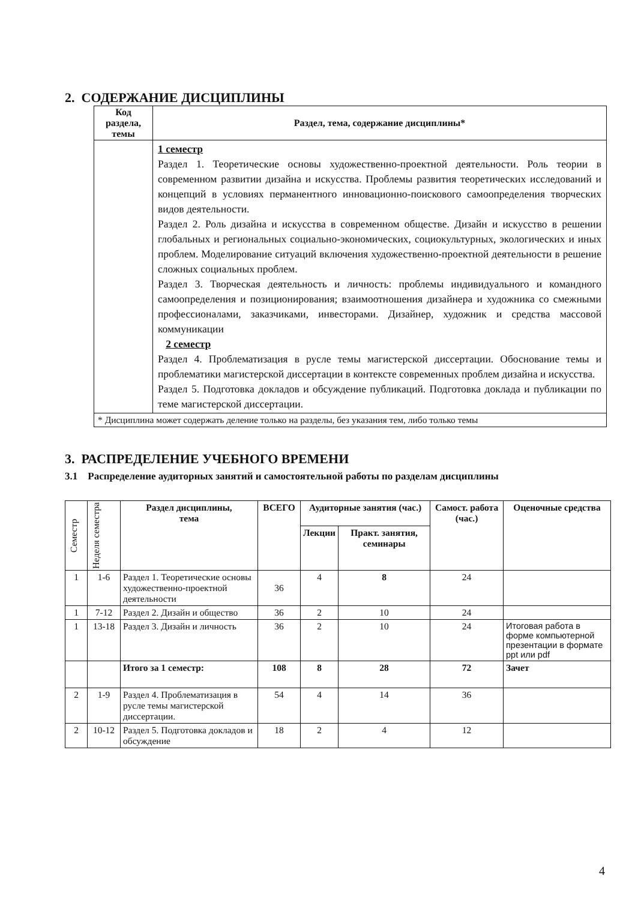2. СОДЕРЖАНИЕ ДИСЦИПЛИНЫ
| Код раздела, темы | Раздел, тема, содержание дисциплины* |
| --- | --- |
| | 1 семестр Раздел 1. Теоретические основы художественно-проектной деятельности. Роль теории в современном развитии дизайна и искусства. Проблемы развития теоретических исследований и концепций в условиях перманентного инновационно-поискового самоопределения творческих видов деятельности. Раздел 2. Роль дизайна и искусства в современном обществе. Дизайн и искусство в решении глобальных и региональных социально-экономических, социокультурных, экологических и иных проблем. Моделирование ситуаций включения художественно-проектной деятельности в решение сложных социальных проблем. Раздел 3. Творческая деятельность и личность: проблемы индивидуального и командного самоопределения и позиционирования; взаимоотношения дизайнера и художника со смежными профессионалами, заказчиками, инвесторами. Дизайнер, художник и средства массовой коммуникации 2 семестр Раздел 4. Проблематизация в русле темы магистерской диссертации. Обоснование темы и проблематики магистерской диссертации в контексте современных проблем дизайна и искусства. Раздел 5. Подготовка докладов и обсуждение публикаций. Подготовка доклада и публикации по теме магистерской диссертации. |
| * Дисциплина может содержать деление только на разделы, без указания тем, либо только темы | |
3. РАСПРЕДЕЛЕНИЕ УЧЕБНОГО ВРЕМЕНИ
3.1 Распределение аудиторных занятий и самостоятельной работы по разделам дисциплины
| Семестр | Неделя семестра | Раздел дисциплины, тема | ВСЕГО | Аудиторные занятия (час.) | | Самост. работа (час.) | Оценочные средства |
| --- | --- | --- | --- | --- | --- | --- | --- |
| | | | | Лекции | Практ. занятия, семинары | | |
| 1 | 1-6 | Раздел 1. Теоретические основы художественно-проектной деятельности | 36 | 4 | 8 | 24 | |
| 1 | 7-12 | Раздел 2. Дизайн и общество | 36 | 2 | 10 | 24 | |
| 1 | 13-18 | Раздел 3. Дизайн и личность | 36 | 2 | 10 | 24 | Итоговая работа в форме компьютерной презентации в формате ppt или pdf |
| | | Итого за 1 семестр: | 108 | 8 | 28 | 72 | Зачет |
| 2 | 1-9 | Раздел 4. Проблематизация в русле темы магистерской диссертации. | 54 | 4 | 14 | 36 | |
| 2 | 10-12 | Раздел 5. Подготовка докладов и обсуждение | 18 | 2 | 4 | 12 | |
4